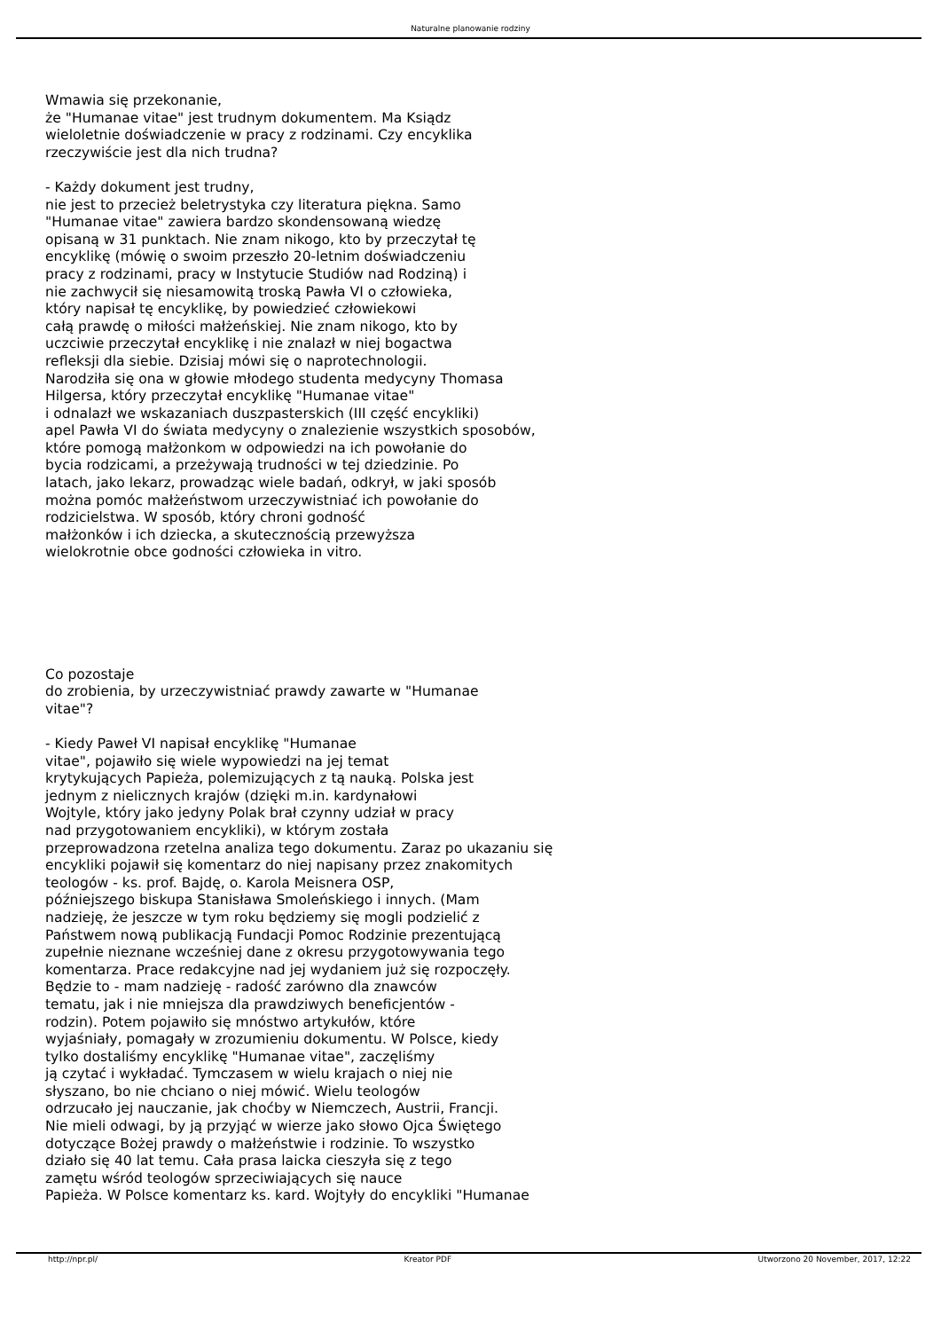Naturalne planowanie rodziny
Wmawia się przekonanie,
że "Humanae vitae" jest trudnym dokumentem. Ma Ksiądz
wieloletnie doświadczenie w pracy z rodzinami. Czy encyklika
rzeczywiście jest dla nich trudna?
- Każdy dokument jest trudny,
nie jest to przecież beletrystyka czy literatura piękna. Samo
"Humanae vitae" zawiera bardzo skondensowaną wiedzę
opisaną w 31 punktach. Nie znam nikogo, kto by przeczytał tę
encyklikę (mówię o swoim przeszło 20-letnim doświadczeniu
pracy z rodzinami, pracy w Instytucie Studiów nad Rodziną) i
nie zachwycił się niesamowitą troską Pawła VI o człowieka,
który napisał tę encyklikę, by powiedzieć człowiekowi
całą prawdę o miłości małżeńskiej. Nie znam nikogo, kto by
uczciwie przeczytał encyklikę i nie znalazł w niej bogactwa
refleksji dla siebie. Dzisiaj mówi się o naprotechnologii.
Narodziła się ona w głowie młodego studenta medycyny Thomasa
Hilgersa, który przeczytał encyklikę "Humanae vitae"
i odnalazł we wskazaniach duszpasterskich (III część encykliki)
apel Pawła VI do świata medycyny o znalezienie wszystkich sposobów,
które pomogą małżonkom w odpowiedzi na ich powołanie do
bycia rodzicami, a przeżywają trudności w tej dziedzinie. Po
latach, jako lekarz, prowadząc wiele badań, odkrył, w jaki sposób
można pomóc małżeństwom urzeczywistniać ich powołanie do
rodzicielstwa. W sposób, który chroni godność
małżonków i ich dziecka, a skutecznością przewyższa
wielokrotnie obce godności człowieka in vitro.
Co pozostaje
do zrobienia, by urzeczywistniać prawdy zawarte w "Humanae
vitae"?
- Kiedy Paweł VI napisał encyklikę "Humanae
vitae", pojawiło się wiele wypowiedzi na jej temat
krytykujących Papieża, polemizujących z tą nauką. Polska jest
jednym z nielicznych krajów (dzięki m.in. kardynałowi
Wojtyle, który jako jedyny Polak brał czynny udział w pracy
nad przygotowaniem encykliki), w którym została
przeprowadzona rzetelna analiza tego dokumentu. Zaraz po ukazaniu się
encykliki pojawił się komentarz do niej napisany przez znakomitych
teologów - ks. prof. Bajdę, o. Karola Meisnera OSP,
późniejszego biskupa Stanisława Smoleńskiego i innych. (Mam
nadzieję, że jeszcze w tym roku będziemy się mogli podzielić z
Państwem nową publikacją Fundacji Pomoc Rodzinie prezentującą
zupełnie nieznane wcześniej dane z okresu przygotowywania tego
komentarza. Prace redakcyjne nad jej wydaniem już się rozpoczęły.
Będzie to - mam nadzieję - radość zarówno dla znawców
tematu, jak i nie mniejsza dla prawdziwych beneficjentów -
rodzin). Potem pojawiło się mnóstwo artykułów, które
wyjaśniały, pomagały w zrozumieniu dokumentu. W Polsce, kiedy
tylko dostaliśmy encyklikę "Humanae vitae", zaczęliśmy
ją czytać i wykładać. Tymczasem w wielu krajach o niej nie
słyszano, bo nie chciano o niej mówić. Wielu teologów
odrzucało jej nauczanie, jak choćby w Niemczech, Austrii, Francji.
Nie mieli odwagi, by ją przyjąć w wierze jako słowo Ojca Świętego
dotyczące Bożej prawdy o małżeństwie i rodzinie. To wszystko
działo się 40 lat temu. Cała prasa laicka cieszyła się z tego
zamętu wśród teologów sprzeciwiających się nauce
Papieża. W Polsce komentarz ks. kard. Wojtyły do encykliki "Humanae
http://npr.pl/ Kreator PDF Utworzono 20 November, 2017, 12:22